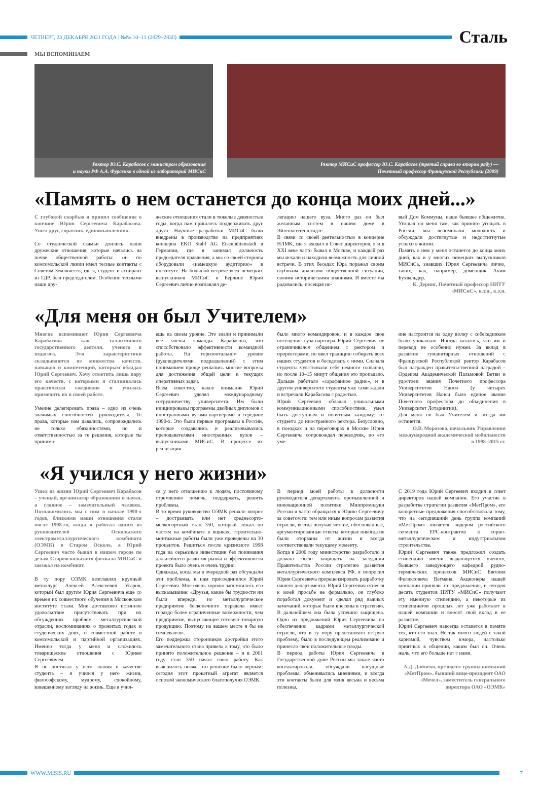ЧЕТВЕРГ, 23 ДЕКАБРЯ 2021 ГОДА | №№ 10–11 (2829–2830)
Сталь
МЫ ВСПОМИНАЕМ
Ректор Ю.С. Карабасов с министром образования
и науки РФ А.А. Фурсенко в одной из лабораторий МИСиС
Ректор МИСиС профессор Ю.С. Карабасов (третий справа во втором ряду) —
Почетный профессор Французской Республики (2009)
«Память о нем останется до конца моих дней...»
С глубокой скорбью я принял сообщение о кончине Юрия Сергеевича Карабасова. Ушел друг, соратник, единомышленник.
Со студенческой скамьи длились наши дружеские отношения, которые начались на почве общественной работы: он по комсомольской линии имел тесные контакты с Советом Землячеств, где я, студент и аспирант из ГДР, был председателем. Особенно тесными наши дру-
жеские отношения стали в тяжелые девяностые годы, когда нам пришлось поддерживать друг друга. Научные разработки МИСиС были внедрены в производство на предприятиях концерна EKO Stahl AG Eisenhüttenstadt в Германии, где я занимал должность председателя правления, а мы со своей стороны оборудовали «немецкую аудиторию» в институте. На большой встрече всех немецких выпускников МИСиС в Берлине Юрий Сергеевич лично возглавлял де-
легацию нашего вуза. Много раз он был желанным гостем в нашем доме в Эйзенхюттенштадте.
В связи со своей деятельностью в концерне НЛМК, где я входил в Совет директоров, я и в XXI веке часто бывал в Москве, и каждый раз мы искали и находили возможность для личной встречи. В этих беседах Юра поражал своим глубоким анализом общественной ситуации, своими историческими знаниями. И вместе мы радовались, посещая но-
вый Дом Коммуны, наше бывшее общежитие. Угощал он меня там, как принято угощать в России, мы вспоминали молодость и обсуждали достигнутые и недостигнутые успехи в жизни.
Память о нем у меня останется до конца моих дней, как и у многих немецких выпускников МИСиСа, знавших Юрия Сергеевича лично, таких, как, например, доменщик Ахим Бухвальдер.
К. Деринг, Почетный профессор НИТУ «МИСиС», к.т.н., к.э.н.
«Для меня он был Учителем»
Многие вспоминают Юрия Сергеевича Карабасова как талантливого государственного деятеля, ученого и педагога. Эти характеристики складываются из множества качеств, навыков и компетенций, которым обладал Юрий Сергеевич. Хочу отметить лишь пару его качеств, с которыми я сталкивалась практически ежедневно и училась применять их в своей работе.
Умение делегировать права – одно из очень значимых способностей руководителя. Те права, которые нам давались, сопровождались не только обязанностями, но и ответственностью за те решения, которые ты принима-
ешь на своем уровне. Это знали и принимали все члены команды Карабасова, что способствовало эффективности командной работы. На горизонтальном уровне (руководителями подразделений) с этим пониманием проще решались многие вопросы для достижения общей цели и текущих оперативных задач.
Всем известно, какое внимание Юрий Сергеевич уделял международному сотрудничеству университета. Им были инициированы программы двойных дипломов с иностранными вузами-партнерами в середине 1990-х. Это были первые программы в России, которые создавались и реализовывались преподавателями иностранных вузов – выпускниками МИСиС. В процессе их реализации
было много командировок, и в каждое свое посещение вуза-партнера Юрий Сергеевич не ограничивался общением с ректором и проректорами, но ввел традицию собирать всех наших студентов и беседовать с ними. Сначала студенты чувствовали себя немного скованно, но после 10–15 минут общения это пропадало. Дальше работало «сарафанное радио», и в другом университете студенты уже сами ждали и встречали Карабасова с радостью.
Юрий Сергеевич обладал уникальными коммуникационными способностями, умел быть доступным и понятным каждому: от студента до иностранного ректора. Безусловно, в поездках и на переговорах в Москве Юрия Сергеевича сопровождал переводчик, но его уме-
ние настроится на одну волну с собеседником было уникально. Иногда казалось, что им и перевод не особенно нужен. За вклад в развитие гуманитарных отношений с Французской Республикой ректор Карабасов был награжден правительственной наградой – Орденом Академической Пальмовой Ветви и удостоен звания Почетного профессора Университетов Нанси (у четырех Университетов Нанси было единое звание Почетного профессора до объединения в Университет Лотарингии).
Для меня он был Учителем и всегда им останется.
О.В. Морозова, начальник Управления международной академической мобильности в 1998–2015 гг.
«Я учился у него жизни»
Ушел из жизни Юрий Сергеевич Карабасов – ученый, организатор образования и науки, а главное – замечательный человек. Познакомились мы с ним в начале 1990-х годов, близкими наши отношения стали после 1998-го, когда я работал одним из руководителей Оскольского электрометаллургического комбината (ОЭМК) в Старом Осколе, а Юрий Сергеевич часто бывал в нашем городе по делам Старооскольского филиала МИСиС и заезжал на комбинат.
В ту пору ОЭМК возглавлял крупный металлург Алексей Алексеевич Угаров, который был другом Юрия Сергеевича еще со времен их совместного обучения в Московском институте стали. Мне доставляло истинное удовольствие присутствовать при их обсуждениях проблем металлургической отрасли, воспоминаниях о прожитых годах и студенческих днях, о совместной работе в комсомольской и партийной организациях. Именно тогда у меня и сложилось товарищеские отношения с Юрием Сергеевичем.
Я не постигал у него знания в качестве студента – я учился у него жизни, философскому, мудрому, спокойному, взвешенному взгляду на жизнь. Еще я учил-
ся у него отношению к людям, постоянному стремлению помочь, поддержать, решить проблемы.
В то время руководство ОЭМК решало вопрос – достраивать или нет среднесорто-мелкосортный стан 350, который лежал по частям на комбинате в ящиках, строительно-монтажные работы были уже проведены на 30 процентов. Решиться после кризисного 1998 года на серьезные инвестиции без понимания дальнейшего развития рынка и эффективности проекта было очень и очень трудно.
Однажды, когда мы в очередной раз обсуждали эти проблемы, к нам присоединился Юрий Сергеевич. Мне очень хорошо запомнилось его высказывание: «Друзья, какие бы трудности ни были впереди, но металлургическое предприятие бесконечного передела имеет гораздо более ограниченные возможности, чем предприятие, выпускающее готовую товарную продукцию. Поэтому на вашем месте я бы не сомневался».
Его поддержка сторонников достройки этого замечательного стана привела к тому, что было принято положительное решение – и в 2001 году стан 350 начал свою работу. Как выяснилось позже, это решение было верным: сегодня этот прокатный агрегат является основой экономического благополучия ОЭМК.
В период моей работы в должности руководителя департамента промышленной и инновационной политики Минпромнауки России я часто обращался к Юрию Сергеевичу за советом по тем или иным вопросам развития отрасли, всегда получая четкие, обоснованные, аргументированные ответы, которые никогда не были оторваны от жизни и всегда соответствовали текущему моменту.
Когда в 2006 году министерство разработало и должно было защищать на заседании Правительства России стратегию развития металлургического комплекса РФ, я попросил Юрия Сергеевича прорецензировать разработку нашего департамента. Юрий Сергеевич отнесся к моей просьбе не формально, он глубоко поработал документ и сделал ряд важных замечаний, которые были внесены в стратегию. В дальнейшем она была успешно защищена. Одно из предложений Юрия Сергеевича по обеспечению кадрами металлургической отрасли, что в ту пору представляло острую проблему, было в последующем реализовано и принесло свои положительные плоды.
В период работы Юрия Сергеевича в Государственной думе России мы также часто контактировали, обсуждали насущные проблемы, обменивались мнениями, и всегда эти контакты были для меня весьма и весьма полезны.
С 2019 года Юрий Сергеевич входил в совет директоров нашей компании. Его участие в разработке стратегии развития «МетПром», его конкретные предложения способствовали тому, что на сегодняшний день группа компаний «МетПром» является лидером российского сегмента EPC-контрактов в горно-металлургическом и индустриальном строительстве.
Юрий Сергеевич также предложил создать стипендию имени выдающегося ученого, бывшего заведующего кафедрой рудно-термических процессов МИСиС Евгения Феликсовича Вегмана. Акционеры нашей компании приняли это предложение, и сегодня десять студентов НИТУ «МИСиС» получают эту именную стипендию, а некоторые из стипендиатов прошлых лет уже работают в нашей компании и вносят свой вклад в ее развитие.
Юрий Сергеевич навсегда останется в памяти тех, кто его знал. Не так много людей с такой харизмой, чувством юмора, настолько приятных в общении, каким был он. Очень жаль, что его больше нет с нами.
А.Д. Дайнеко, президент группы компаний «МетПром», бывший вице-президент ОАО «Мечел», заместитель генерального директора ОАО «ОЭМК»
WWW.MISIS.RU 7